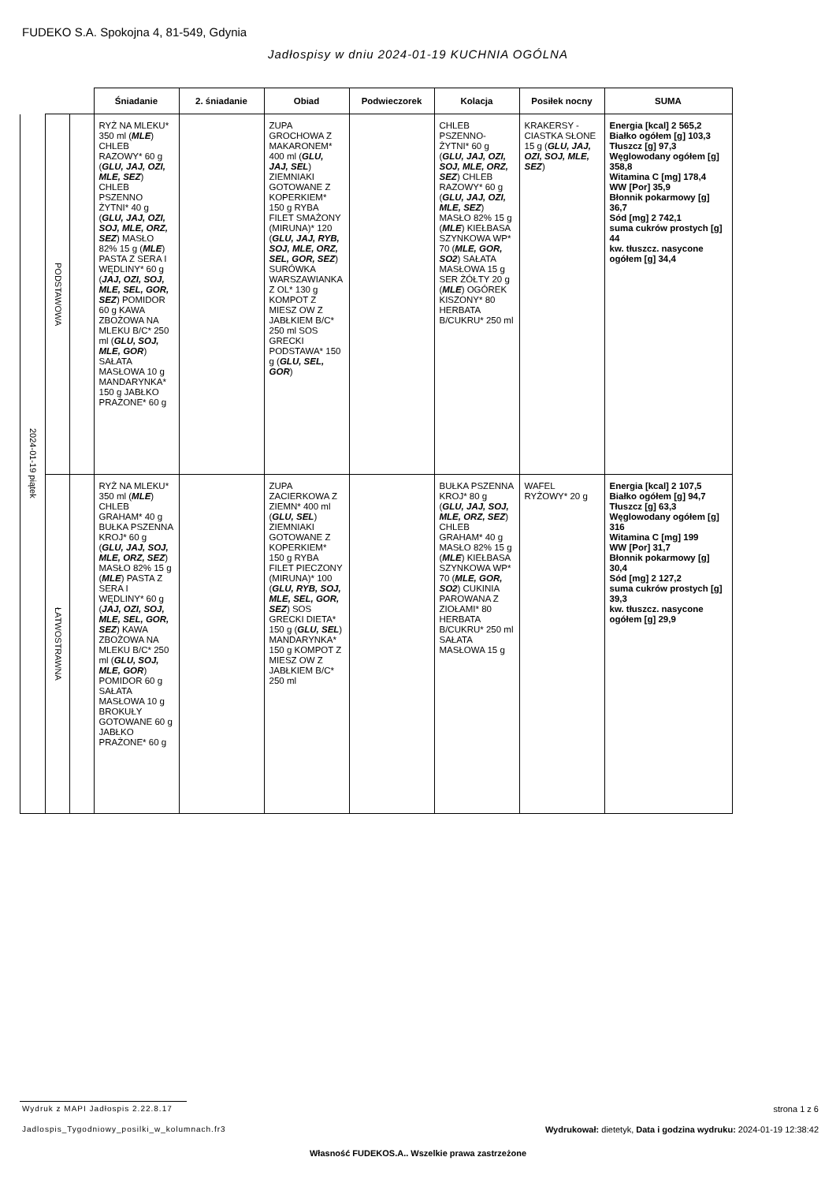FUDEKO S.A. Spokojna 4, 81-549, Gdynia
Jadłospisy w dniu 2024-01-19 KUCHNIA OGÓLNA
| | | | Śniadanie | 2. śniadanie | Obiad | Podwieczorek | Kolacja | Posiłek nocny | SUMA |
| --- | --- | --- | --- | --- | --- | --- | --- | --- | --- |
| 2024-01-19 piątek | PODSTAWOWA | | RYŻ NA MLEKU* 350 ml ( MLE ) CHLEB RAZOWY* 60 g ( GLU, JAJ, OZI, MLE, SEZ ) CHLEB PSZENNO ŻYTNI* 40 g ( GLU, JAJ, OZI, SOJ, MLE, ORZ, SEZ ) MASŁO 82% 15 g ( MLE ) PASTA Z SERA I WĘDLINY* 60 g ( JAJ, OZI, SOJ, MLE, SEL, GOR, SEZ ) POMIDOR 60 g KAWA ZBOŻOWA NA MLEKU B/C* 250 ml ( GLU, SOJ, MLE, GOR ) SAŁATA MASŁOWA 10 g MANDARYNKA* 150 g JABŁKO PRAŻONE* 60 g | | ZUPA GROCHOWA Z MAKARONEM* 400 ml ( GLU, JAJ, SEL ) ZIEMNIAKI GOTOWANE Z KOPERKIEM* 150 g RYBA FILET SMAŻONY (MIRUNA)* 120 ( GLU, JAJ, RYB, SOJ, MLE, ORZ, SEL, GOR, SEZ ) SURÓWKA WARSZAWIANKA Z OL* 130 g KOMPOT Z MIESZ OW Z JABŁKIEM B/C* 250 ml SOS GRECKI PODSTAWA* 150 g ( GLU, SEL, GOR ) | | CHLEB PSZENNO-ŻYTNI* 60 g ( GLU, JAJ, OZI, SOJ, MLE, ORZ, SEZ ) CHLEB RAZOWY* 60 g ( GLU, JAJ, OZI, MLE, SEZ ) MASŁO 82% 15 g ( MLE ) KIEŁBASA SZYNKOWA WP* 70 ( MLE, GOR, SO2 ) SAŁATA MASŁOWA 15 g SER ŻÓŁTY 20 g ( MLE ) OGÓREK KISZONY* 80 HERBATA B/CUKRU* 250 ml | KRAKERSY - CIASTKA SŁONE 15 g ( GLU, JAJ, OZI, SOJ, MLE, SEZ ) | Energia [kcal] 2 565,2 Białko ogółem [g] 103,3 Tłuszcz [g] 97,3 Węglowodany ogółem [g] 358,8 Witamina C [mg] 178,4 WW [Por] 35,9 Błonnik pokarmowy [g] 36,7 Sód [mg] 2 742,1 suma cukrów prostych [g] 44 kw. tłuszcz. nasycone ogółem [g] 34,4 |
| | ŁATWOSTRAWNA | | RYŻ NA MLEKU* 350 ml ( MLE ) CHLEB GRAHAM* 40 g BUŁKA PSZENNA KROJ* 60 g ( GLU, JAJ, SOJ, MLE, ORZ, SEZ ) MASŁO 82% 15 g ( MLE ) PASTA Z SERA I WĘDLINY* 60 g ( JAJ, OZI, SOJ, MLE, SEL, GOR, SEZ ) KAWA ZBOŻOWA NA MLEKU B/C* 250 ml ( GLU, SOJ, MLE, GOR ) POMIDOR 60 g SAŁATA MASŁOWA 10 g BROKUŁY GOTOWANE 60 g JABŁKO PRAŻONE* 60 g | | ZUPA ZACIERKOWA Z ZIEMN* 400 ml ( GLU, SEL ) ZIEMNIAKI GOTOWANE Z KOPERKIEM* 150 g RYBA FILET PIECZONY (MIRUNA)* 100 ( GLU, RYB, SOJ, MLE, SEL, GOR, SEZ ) SOS GRECKI DIETA* 150 g ( GLU, SEL ) MANDARYNKA* 150 g KOMPOT Z MIESZ OW Z JABŁKIEM B/C* 250 ml | | BUŁKA PSZENNA KROJ* 80 g ( GLU, JAJ, SOJ, MLE, ORZ, SEZ ) CHLEB GRAHAM* 40 g MASŁO 82% 15 g ( MLE ) KIEŁBASA SZYNKOWA WP* 70 ( MLE, GOR, SO2 ) CUKINIA PAROWANA Z ZIOŁAMI* 80 HERBATA B/CUKRU* 250 ml SAŁATA MASŁOWA 15 g | WAFEL RYŻOWY* 20 g | Energia [kcal] 2 107,5 Białko ogółem [g] 94,7 Tłuszcz [g] 63,3 Węglowodany ogółem [g] 316 Witamina C [mg] 199 WW [Por] 31,7 Błonnik pokarmowy [g] 30,4 Sód [mg] 2 127,2 suma cukrów prostych [g] 39,3 kw. tłuszcz. nasycone ogółem [g] 29,9 |
Wydruk z MAPI Jadłospis 2.22.8.17
strona 1 z 6
Jadlospis_Tygodniowy_posilki_w_kolumnach.fr3
Wydrukował: dietetyk, Data i godzina wydruku: 2024-01-19 12:38:42
Własność FUDEKOS.A.. Wszelkie prawa zastrzeżone